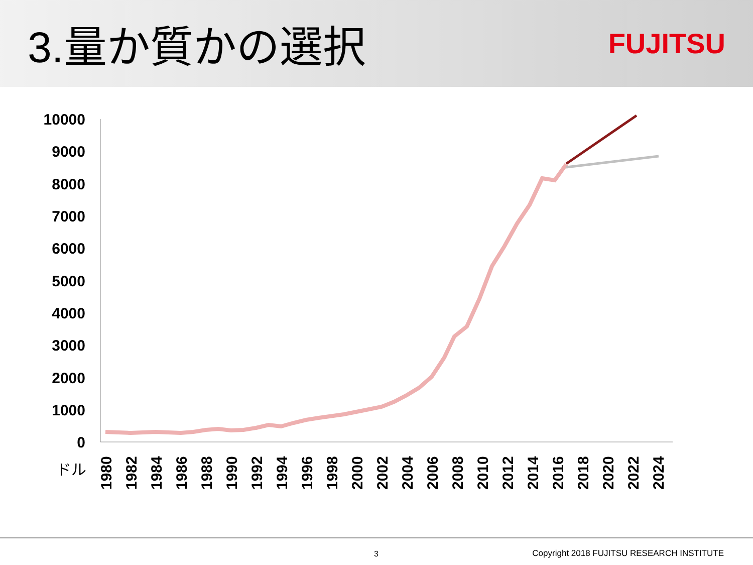3.量か質かの選択
FUJITSU
10000
9000
8000
7000
6000
5000
4000
3000
2000
1000
0
ドル
1980
1982
1984
1986
1988
1990
1992
1994
1996
1998
2000
2002
2004
2006
2008
2010
2012
2014
2016
2018
2020
2022
2024
3 Copyright 2018 FUJITSU RESEARCH INSTITUTE